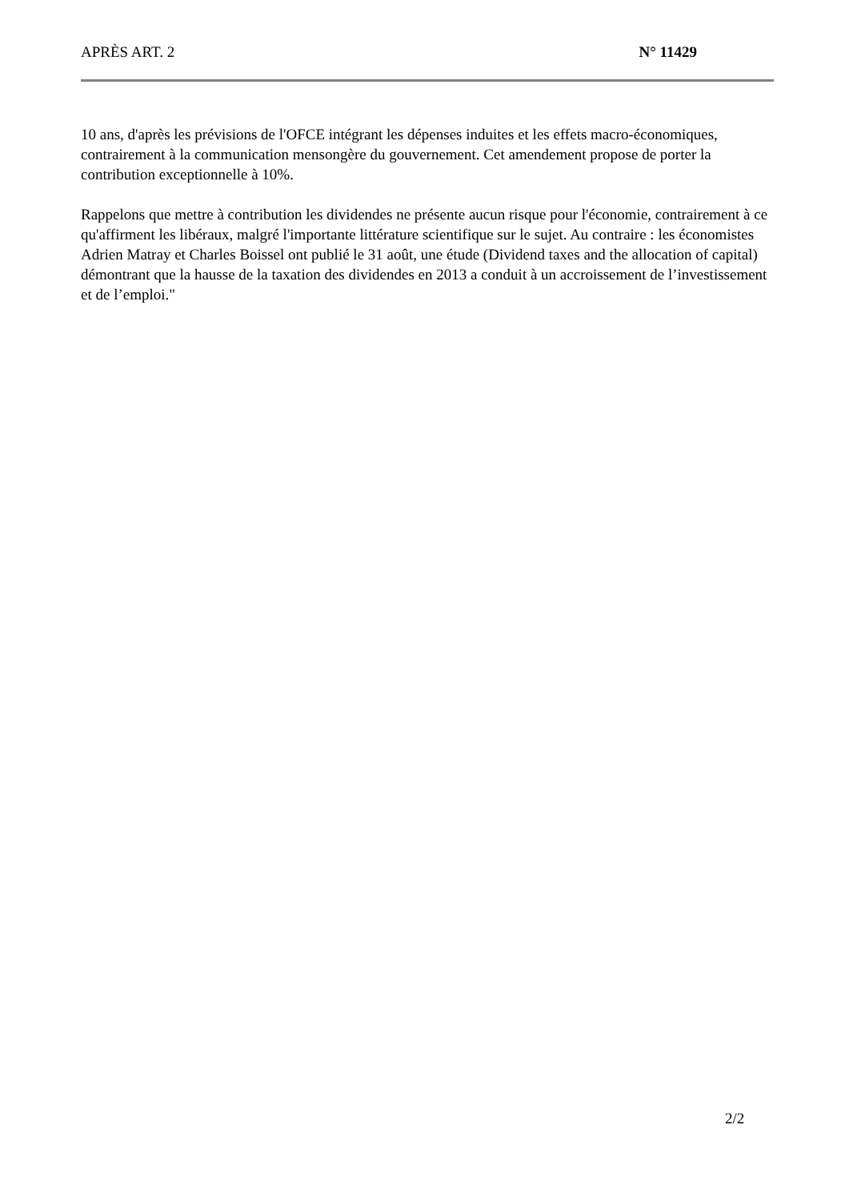APRÈS ART. 2 N° 11429
10 ans, d'après les prévisions de l'OFCE intégrant les dépenses induites et les effets macro-économiques, contrairement à la communication mensongère du gouvernement. Cet amendement propose de porter la contribution exceptionnelle à 10%.
Rappelons que mettre à contribution les dividendes ne présente aucun risque pour l'économie, contrairement à ce qu'affirment les libéraux, malgré l'importante littérature scientifique sur le sujet. Au contraire : les économistes Adrien Matray et Charles Boissel ont publié le 31 août, une étude (Dividend taxes and the allocation of capital) démontrant que la hausse de la taxation des dividendes en 2013 a conduit à un accroissement de l’investissement et de l’emploi."
2/2